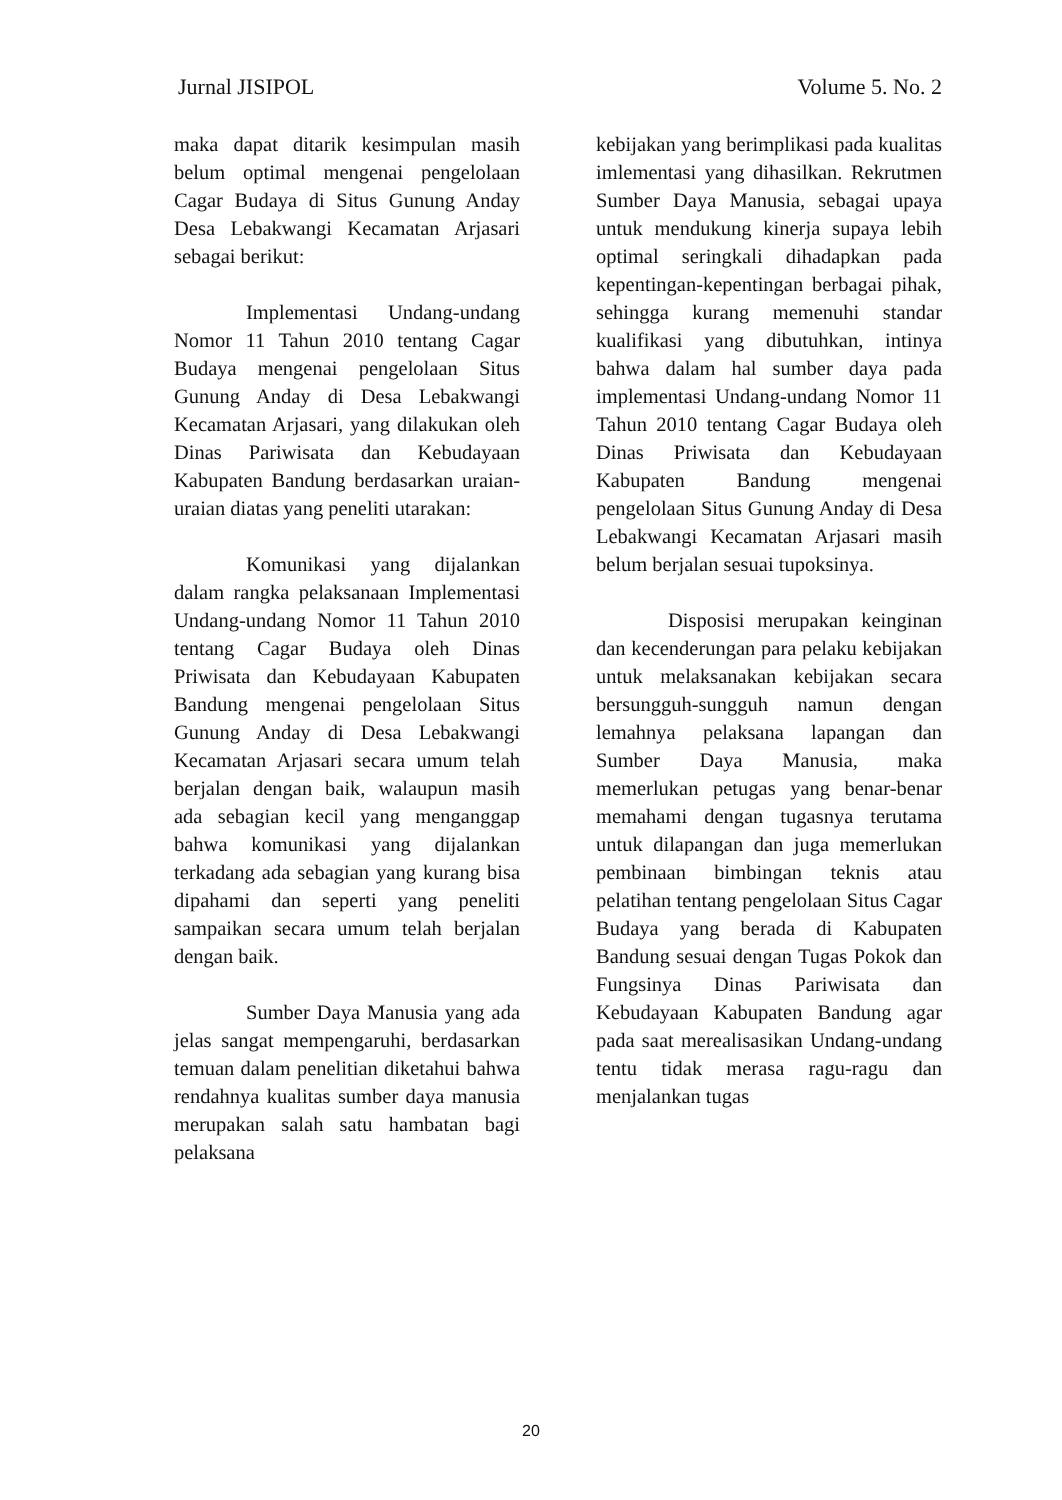Jurnal JISIPOL Volume 5. No. 2
maka dapat ditarik kesimpulan masih belum optimal mengenai pengelolaan Cagar Budaya di Situs Gunung Anday Desa Lebakwangi Kecamatan Arjasari sebagai berikut:
Implementasi Undang-undang Nomor 11 Tahun 2010 tentang Cagar Budaya mengenai pengelolaan Situs Gunung Anday di Desa Lebakwangi Kecamatan Arjasari, yang dilakukan oleh Dinas Pariwisata dan Kebudayaan Kabupaten Bandung berdasarkan uraian-uraian diatas yang peneliti utarakan:
Komunikasi yang dijalankan dalam rangka pelaksanaan Implementasi Undang-undang Nomor 11 Tahun 2010 tentang Cagar Budaya oleh Dinas Priwisata dan Kebudayaan Kabupaten Bandung mengenai pengelolaan Situs Gunung Anday di Desa Lebakwangi Kecamatan Arjasari secara umum telah berjalan dengan baik, walaupun masih ada sebagian kecil yang menganggap bahwa komunikasi yang dijalankan terkadang ada sebagian yang kurang bisa dipahami dan seperti yang peneliti sampaikan secara umum telah berjalan dengan baik.
Sumber Daya Manusia yang ada jelas sangat mempengaruhi, berdasarkan temuan dalam penelitian diketahui bahwa rendahnya kualitas sumber daya manusia merupakan salah satu hambatan bagi pelaksana
kebijakan yang berimplikasi pada kualitas imlementasi yang dihasilkan. Rekrutmen Sumber Daya Manusia, sebagai upaya untuk mendukung kinerja supaya lebih optimal seringkali dihadapkan pada kepentingan-kepentingan berbagai pihak, sehingga kurang memenuhi standar kualifikasi yang dibutuhkan, intinya bahwa dalam hal sumber daya pada implementasi Undang-undang Nomor 11 Tahun 2010 tentang Cagar Budaya oleh Dinas Priwisata dan Kebudayaan Kabupaten Bandung mengenai pengelolaan Situs Gunung Anday di Desa Lebakwangi Kecamatan Arjasari masih belum berjalan sesuai tupoksinya.
Disposisi merupakan keinginan dan kecenderungan para pelaku kebijakan untuk melaksanakan kebijakan secara bersungguh-sungguh namun dengan lemahnya pelaksana lapangan dan Sumber Daya Manusia, maka memerlukan petugas yang benar-benar memahami dengan tugasnya terutama untuk dilapangan dan juga memerlukan pembinaan bimbingan teknis atau pelatihan tentang pengelolaan Situs Cagar Budaya yang berada di Kabupaten Bandung sesuai dengan Tugas Pokok dan Fungsinya Dinas Pariwisata dan Kebudayaan Kabupaten Bandung agar pada saat merealisasikan Undang-undang tentu tidak merasa ragu-ragu dan menjalankan tugas
20